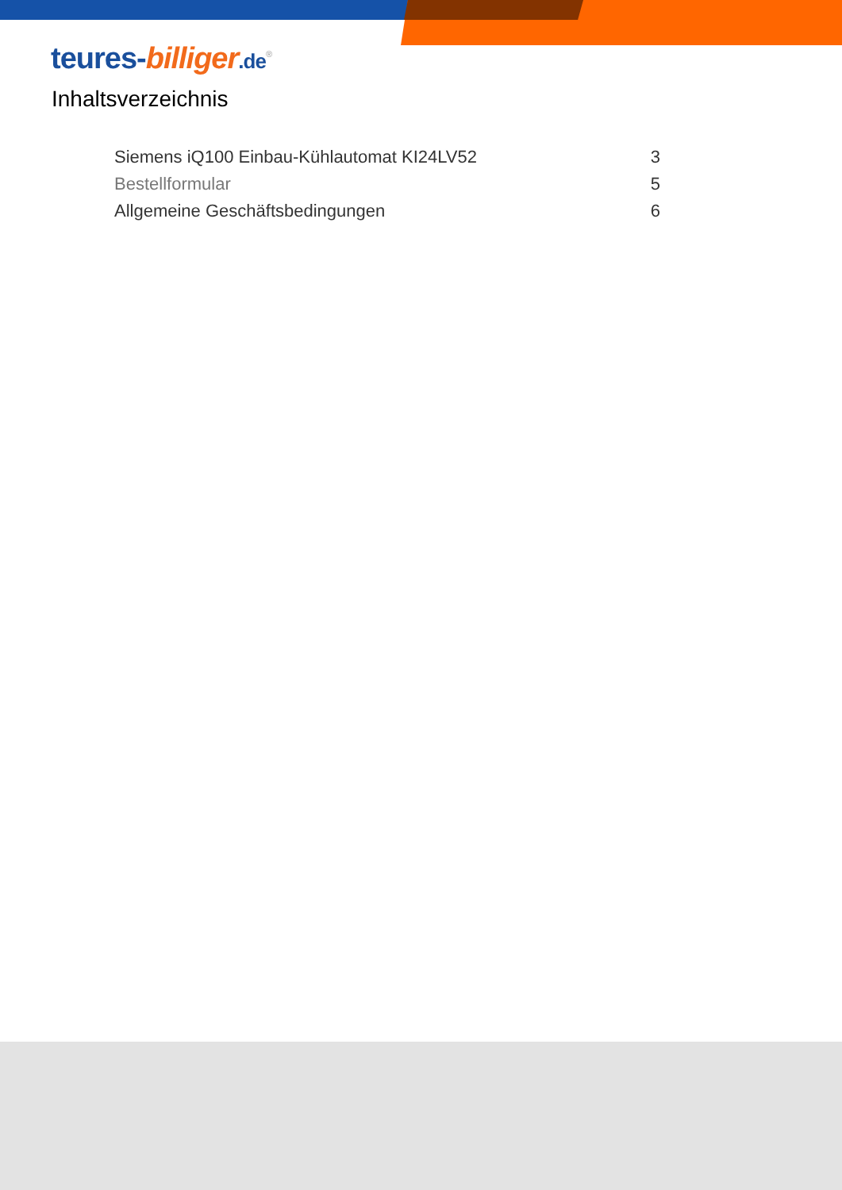teures-billiger.de<sup>®</sup>
Inhaltsverzeichnis
| Siemens iQ100 Einbau-Kühlautomat KI24LV52 | 3 |
| Bestellformular | 5 |
| Allgemeine Geschäftsbedingungen | 6 |